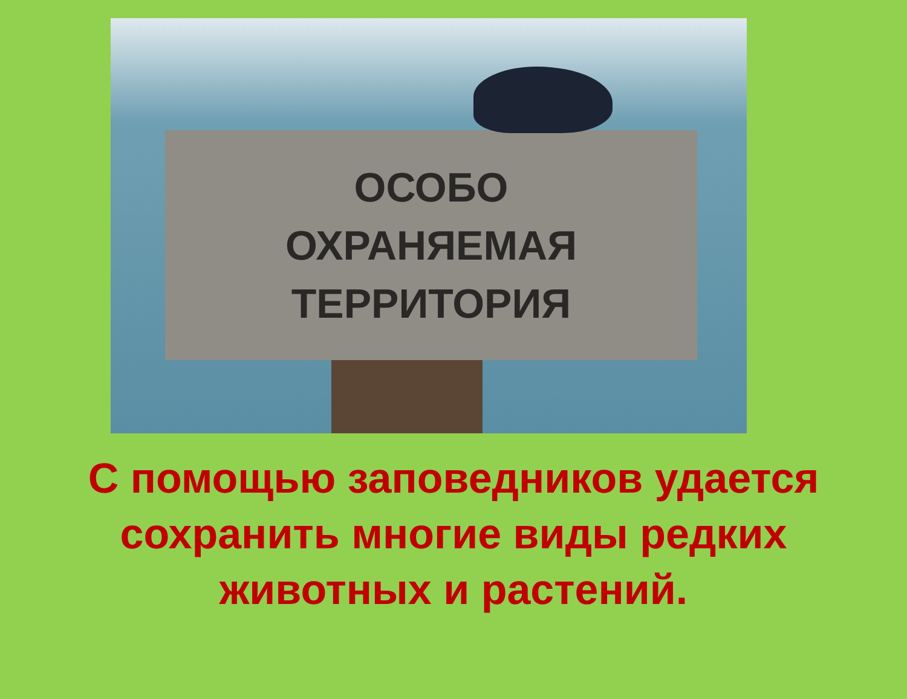ОСОБО
ОХРАНЯЕМАЯ
ТЕРРИТОРИЯ
С помощью заповедников удается
сохранить многие виды редких
животных и растений.